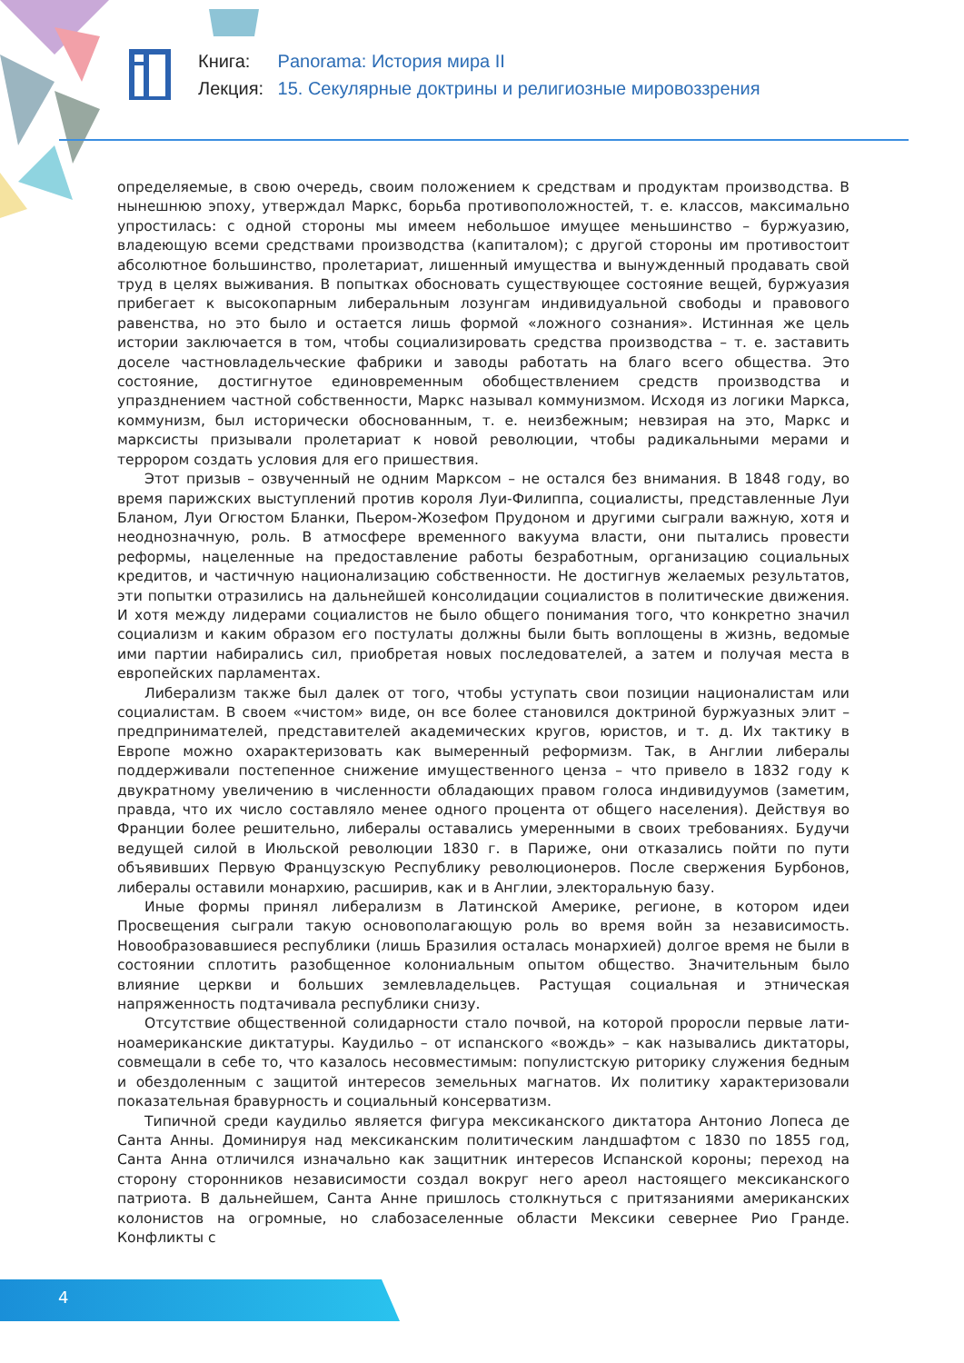Книга: Panorama: История мира II
Лекция: 15. Секулярные доктрины и религиозные мировоззрения
определяемые, в свою очередь, своим положением к средствам и продуктам производства. В нынешнюю эпоху, утверждал Маркс, борьба противоположностей, т. е. классов, максимально упростилась: с одной стороны мы имеем небольшое имущее меньшинство – буржуазию, владеющую всеми средствами производства (капиталом); с другой стороны им противостоит абсолютное большинство, пролетариат, лишенный имущества и вынужденный продавать свой труд в целях выживания. В попытках обосновать существующее состояние вещей, буржуазия прибегает к высокопарным либеральным лозунгам индивидуальной свободы и правового равенства, но это было и остается лишь формой «ложного сознания». Истинная же цель истории заключается в том, чтобы социализировать средства производства – т. е. заставить доселе частновладельческие фабрики и заводы работать на благо всего общества. Это состояние, достигнутое единовременным обобществлением средств производства и упразднением частной собственности, Маркс называл коммунизмом. Исходя из логики Маркса, коммунизм, был исторически обоснованным, т. е. неизбежным; невзирая на это, Маркс и марксисты призывали пролетариат к новой революции, чтобы радикальными мерами и террором создать условия для его пришествия.
Этот призыв – озвученный не одним Марксом – не остался без внимания. В 1848 году, во время парижских выступлений против короля Луи-Филиппа, социалисты, представленные Луи Бланом, Луи Огюстом Бланки, Пьером-Жозефом Прудоном и другими сыграли важную, хотя и неоднозначную, роль. В атмосфере временного вакуума власти, они пытались провести реформы, нацеленные на предоставление работы безработным, организацию социальных кредитов, и частичную национализацию собственности. Не достигнув желаемых результатов, эти попытки отразились на дальнейшей консолидации социалистов в политические движения. И хотя между лидерами социалистов не было общего понимания того, что конкретно значил социализм и каким образом его постулаты должны были быть воплощены в жизнь, ведомые ими партии набирались сил, приобретая новых последователей, а затем и получая места в европейских парламентах.
Либерализм также был далек от того, чтобы уступать свои позиции националистам или социалистам. В своем «чистом» виде, он все более становился доктриной буржуазных элит – предпринимателей, представителей академических кругов, юристов, и т. д. Их тактику в Европе можно охарактеризовать как вымеренный реформизм. Так, в Англии либералы поддерживали постепенное снижение имущественного ценза – что привело в 1832 году к двукратному увеличению в численности обладающих правом голоса индивидуумов (заметим, правда, что их число составляло менее одного процента от общего населения). Действуя во Франции более решительно, либералы оставались умеренными в своих требованиях. Будучи ведущей силой в Июльской революции 1830 г. в Париже, они отказались пойти по пути объявивших Первую Французскую Республику революционеров. После свержения Бурбонов, либералы оставили монархию, расширив, как и в Англии, электоральную базу.
Иные формы принял либерализм в Латинской Америке, регионе, в котором идеи Просвещения сыграли такую основополагающую роль во время войн за независимость. Новообразовавшиеся республики (лишь Бразилия осталась монархией) долгое время не были в состоянии сплотить разобщенное колониальным опытом общество. Значительным было влияние церкви и больших землевладельцев. Растущая социальная и этническая напряженность подтачивала республики снизу.
Отсутствие общественной солидарности стало почвой, на которой проросли первые лати-ноамериканские диктатуры. Каудильо – от испанского «вождь» – как назывались диктаторы, совмещали в себе то, что казалось несовместимым: популистскую риторику служения бедным и обездоленным с защитой интересов земельных магнатов. Их политику характеризовали показательная бравурность и социальный консерватизм.
Типичной среди каудильо является фигура мексиканского диктатора Антонио Лопеса де Санта Анны. Доминируя над мексиканским политическим ландшафтом с 1830 по 1855 год, Санта Анна отличился изначально как защитник интересов Испанской короны; переход на сторону сторонников независимости создал вокруг него ареол настоящего мексиканского патриота. В дальнейшем, Санта Анне пришлось столкнуться с притязаниями американских колонистов на огромные, но слабозаселенные области Мексики севернее Рио Гранде. Конфликты с
4